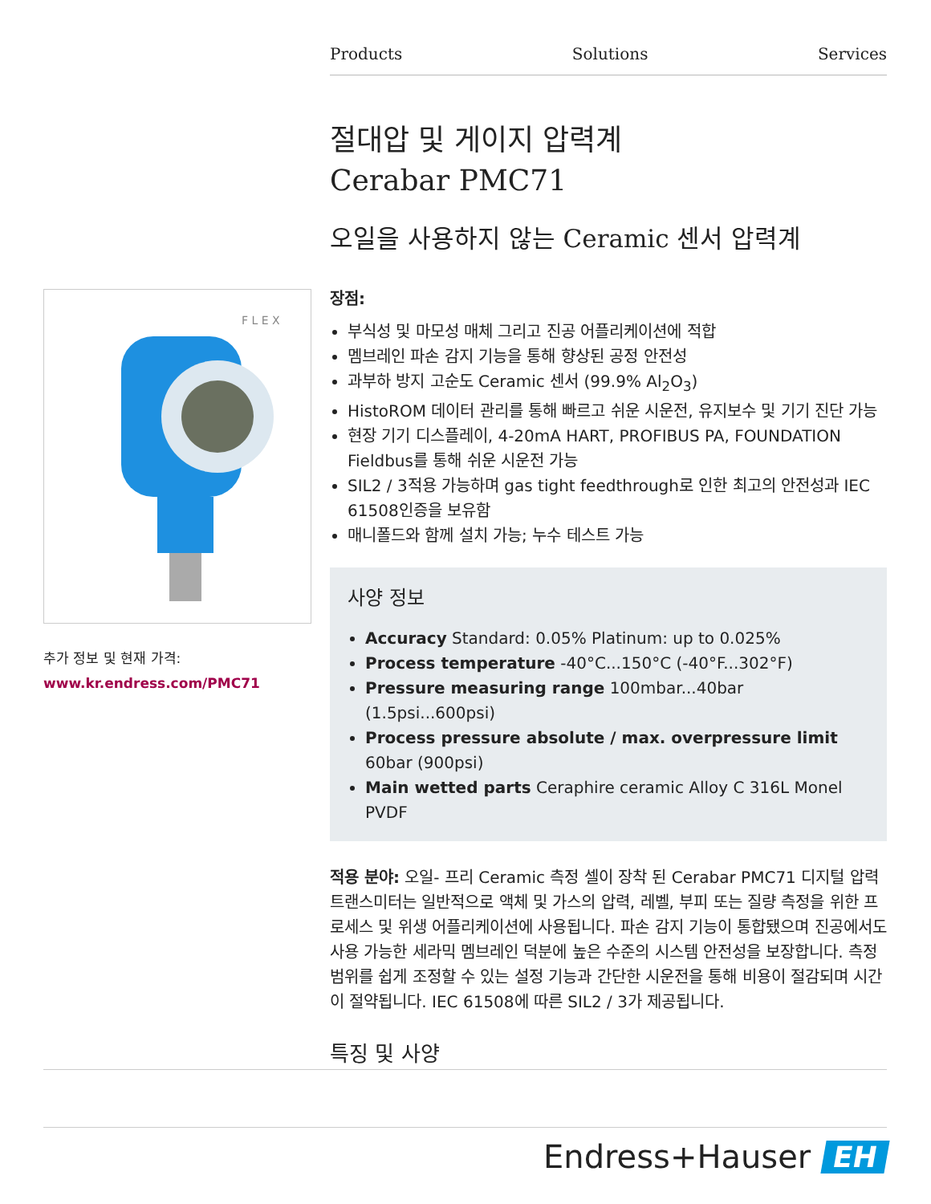Products Solutions Services
절대압 및 게이지 압력계
Cerabar PMC71
오일을 사용하지 않는 Ceramic 센서 압력계
장점:
부식성 및 마모성 매체 그리고 진공 어플리케이션에 적합
멤브레인 파손 감지 기능을 통해 향상된 공정 안전성
과부하 방지 고순도 Ceramic 센서 (99.9% Al<sub>2</sub>O<sub>3</sub>)
HistoROM 데이터 관리를 통해 빠르고 쉬운 시운전, 유지보수 및 기기 진단 가능
현장 기기 디스플레이, 4-20mA HART, PROFIBUS PA, FOUNDATION Fieldbus를 통해 쉬운 시운전 가능
SIL2 / 3적용 가능하며 gas tight feedthrough로 인한 최고의 안전성과 IEC 61508인증을 보유함
매니폴드와 함께 설치 가능; 누수 테스트 가능
사양 정보
Accuracy Standard: 0.05% Platinum: up to 0.025%
Process temperature -40°C...150°C (-40°F...302°F)
Pressure measuring range 100mbar...40bar (1.5psi...600psi)
Process pressure absolute / max. overpressure limit 60bar (900psi)
Main wetted parts Ceraphire ceramic Alloy C 316L Monel PVDF
적용 분야: 오일- 프리 Ceramic 측정 셀이 장착 된 Cerabar PMC71 디지털 압력 트랜스미터는 일반적으로 액체 및 가스의 압력, 레벨, 부피 또는 질량 측정을 위한 프로세스 및 위생 어플리케이션에 사용됩니다. 파손 감지 기능이 통합됐으며 진공에서도 사용 가능한 세라믹 멤브레인 덕분에 높은 수준의 시스템 안전성을 보장합니다. 측정 범위를 쉽게 조정할 수 있는 설정 기능과 간단한 시운전을 통해 비용이 절감되며 시간이 절약됩니다. IEC 61508에 따른 SIL2 / 3가 제공됩니다.
특징 및 사양
F L E X
추가 정보 및 현재 가격:
www.kr.endress.com/PMC71
Endress+Hauser EH